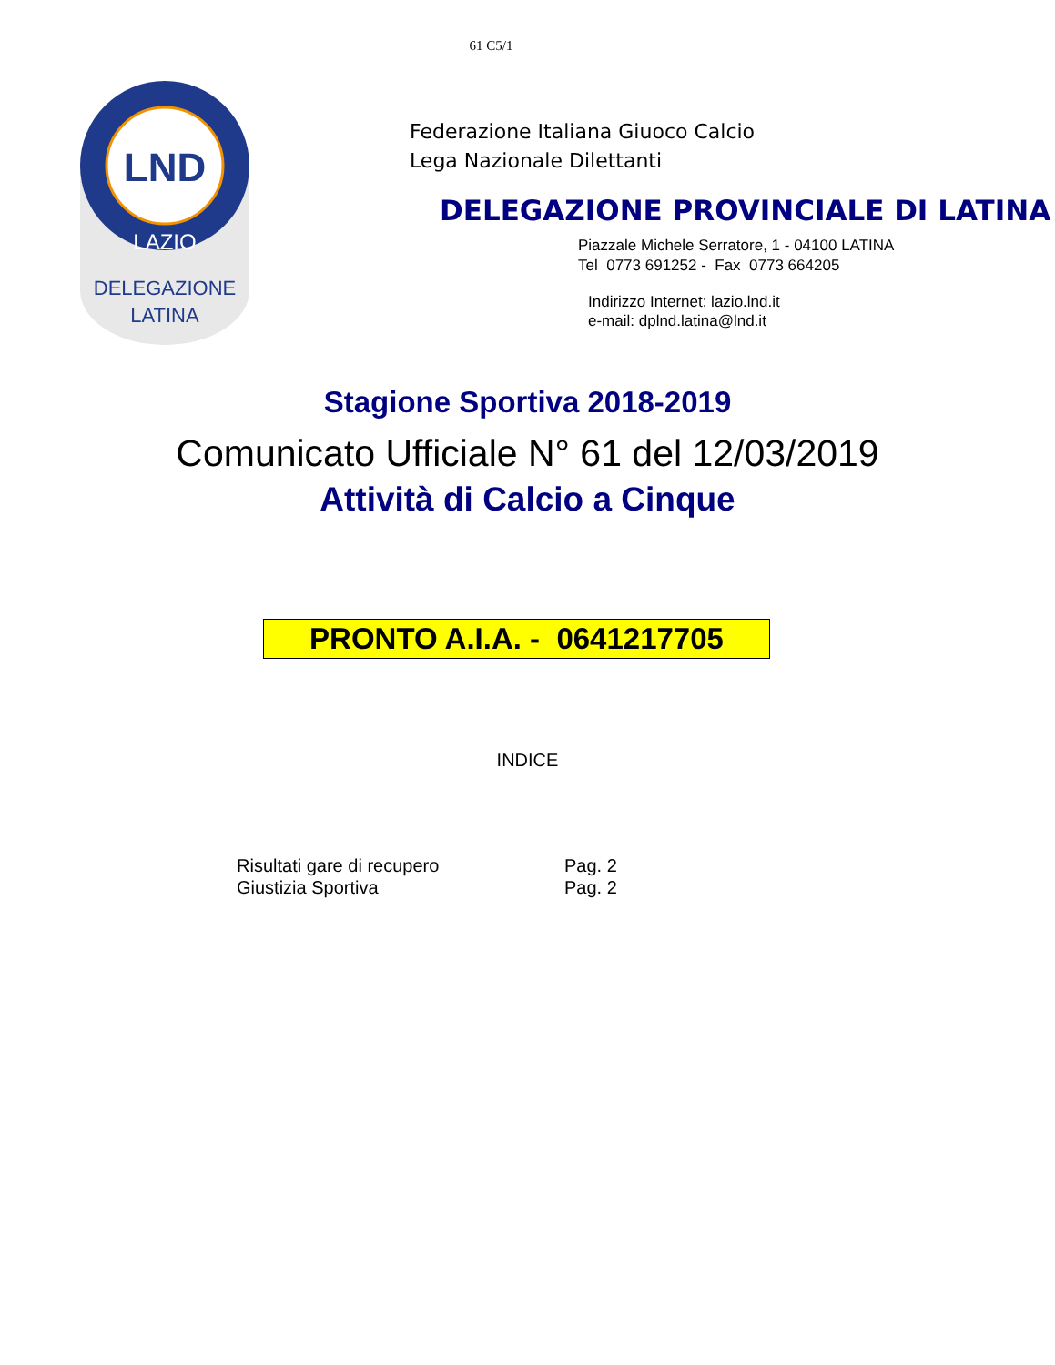61 C5/1
LND
LAZIO
DELEGAZIONE
LATINA
Federazione Italiana Giuoco Calcio
Lega Nazionale Dilettanti
DELEGAZIONE PROVINCIALE DI LATINA
Piazzale Michele Serratore, 1 - 04100 LATINA
Tel 0773 691252 - Fax 0773 664205
Indirizzo Internet: lazio.lnd.it
e-mail: dplnd.latina@lnd.it
Stagione Sportiva 2018-2019
Comunicato Ufficiale N° 61 del 12/03/2019
Attività di Calcio a Cinque
PRONTO A.I.A. - 0641217705
INDICE
Risultati gare di recupero
Giustizia Sportiva
Pag. 2
Pag. 2